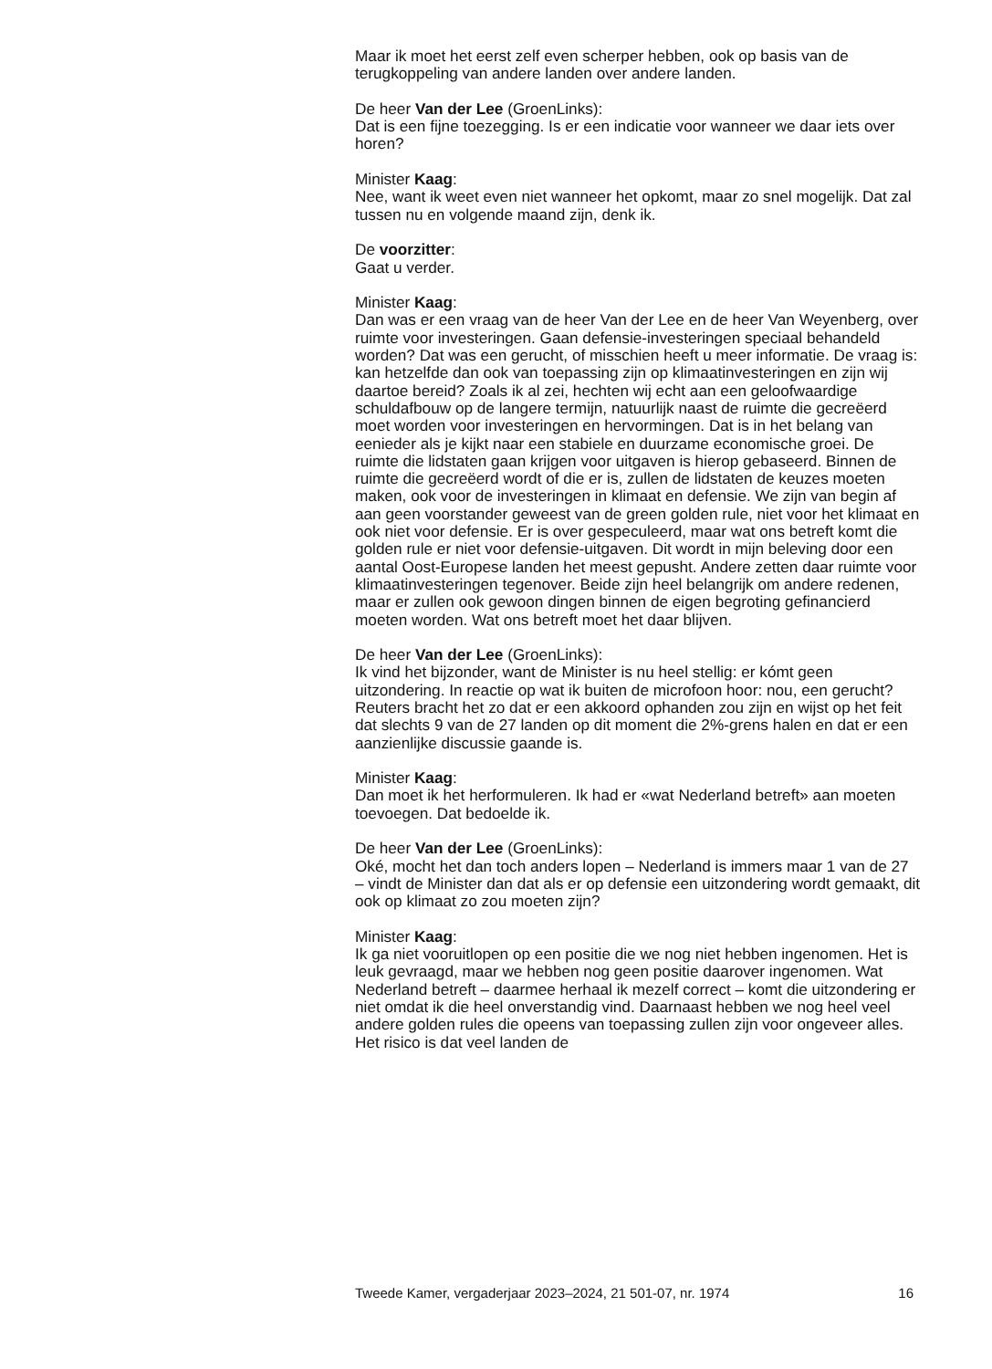Maar ik moet het eerst zelf even scherper hebben, ook op basis van de terugkoppeling van andere landen over andere landen.
De heer Van der Lee (GroenLinks):
Dat is een fijne toezegging. Is er een indicatie voor wanneer we daar iets over horen?
Minister Kaag:
Nee, want ik weet even niet wanneer het opkomt, maar zo snel mogelijk. Dat zal tussen nu en volgende maand zijn, denk ik.
De voorzitter:
Gaat u verder.
Minister Kaag:
Dan was er een vraag van de heer Van der Lee en de heer Van Weyenberg, over ruimte voor investeringen. Gaan defensie-investeringen speciaal behandeld worden? Dat was een gerucht, of misschien heeft u meer informatie. De vraag is: kan hetzelfde dan ook van toepassing zijn op klimaatinvesteringen en zijn wij daartoe bereid? Zoals ik al zei, hechten wij echt aan een geloofwaardige schuldafbouw op de langere termijn, natuurlijk naast de ruimte die gecreëerd moet worden voor investeringen en hervormingen. Dat is in het belang van eenieder als je kijkt naar een stabiele en duurzame economische groei. De ruimte die lidstaten gaan krijgen voor uitgaven is hierop gebaseerd. Binnen de ruimte die gecreëerd wordt of die er is, zullen de lidstaten de keuzes moeten maken, ook voor de investeringen in klimaat en defensie. We zijn van begin af aan geen voorstander geweest van de green golden rule, niet voor het klimaat en ook niet voor defensie. Er is over gespeculeerd, maar wat ons betreft komt die golden rule er niet voor defensie-uitgaven. Dit wordt in mijn beleving door een aantal Oost-Europese landen het meest gepusht. Andere zetten daar ruimte voor klimaatinvesteringen tegenover. Beide zijn heel belangrijk om andere redenen, maar er zullen ook gewoon dingen binnen de eigen begroting gefinancierd moeten worden. Wat ons betreft moet het daar blijven.
De heer Van der Lee (GroenLinks):
Ik vind het bijzonder, want de Minister is nu heel stellig: er kómt geen uitzondering. In reactie op wat ik buiten de microfoon hoor: nou, een gerucht? Reuters bracht het zo dat er een akkoord ophanden zou zijn en wijst op het feit dat slechts 9 van de 27 landen op dit moment die 2%-grens halen en dat er een aanzienlijke discussie gaande is.
Minister Kaag:
Dan moet ik het herformuleren. Ik had er «wat Nederland betreft» aan moeten toevoegen. Dat bedoelde ik.
De heer Van der Lee (GroenLinks):
Oké, mocht het dan toch anders lopen – Nederland is immers maar 1 van de 27 – vindt de Minister dan dat als er op defensie een uitzondering wordt gemaakt, dit ook op klimaat zo zou moeten zijn?
Minister Kaag:
Ik ga niet vooruitlopen op een positie die we nog niet hebben ingenomen. Het is leuk gevraagd, maar we hebben nog geen positie daarover ingenomen. Wat Nederland betreft – daarmee herhaal ik mezelf correct – komt die uitzondering er niet omdat ik die heel onverstandig vind. Daarnaast hebben we nog heel veel andere golden rules die opeens van toepassing zullen zijn voor ongeveer alles. Het risico is dat veel landen de
Tweede Kamer, vergaderjaar 2023–2024, 21 501-07, nr. 1974 16